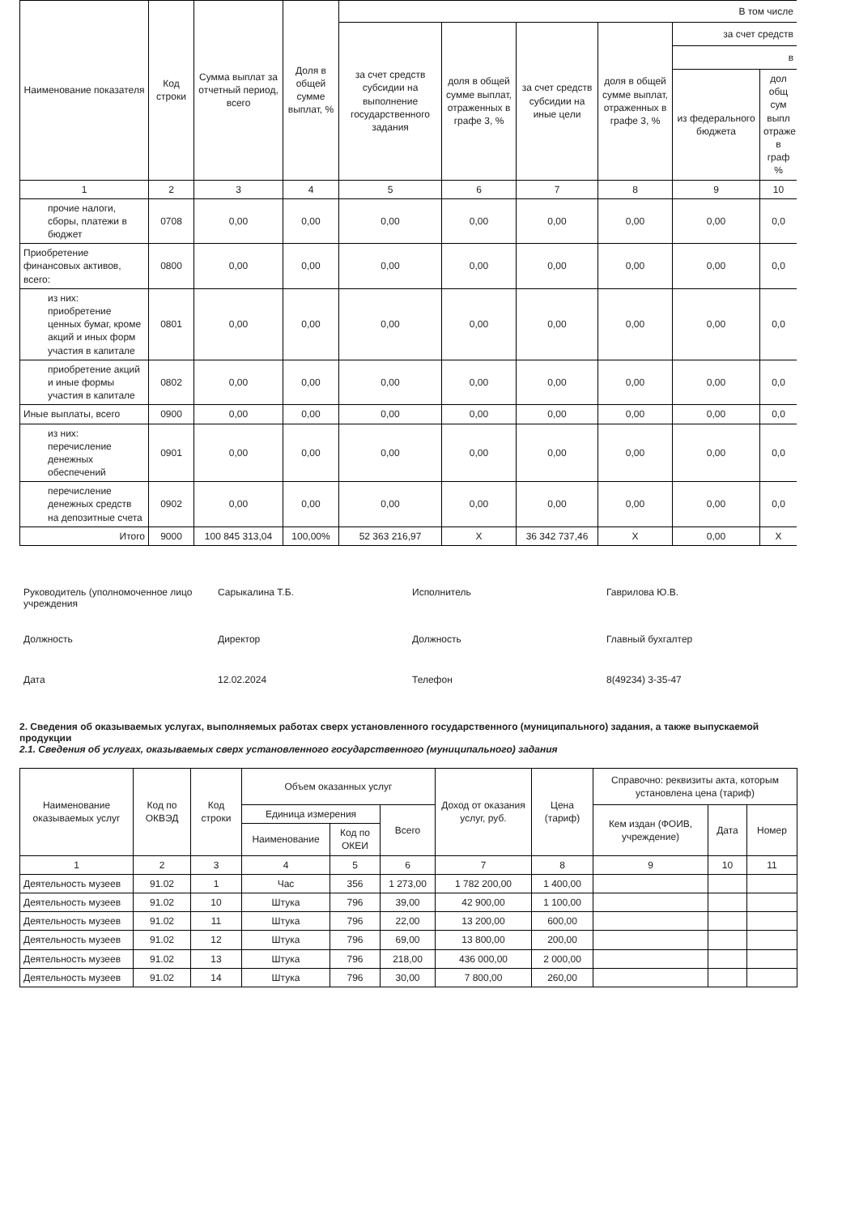| Наименование показателя | Код строки | Сумма выплат за отчетный период, всего | Доля в общей сумме выплат, % | В том числе | | | | | |
| --- | --- | --- | --- | --- | --- | --- | --- | --- | --- |
| | | | | за счет средств субсидии на выполнение государственного задания | доля в общей сумме выплат, отраженных в графе 3, % | за счет средств субсидии на иные цели | доля в общей сумме выплат, отраженных в графе 3, % | за счет средств | |
| | | | | | | | | в | |
| | | | | | | | | из федерального бюджета | дол общ сум выпл отраже в граф % |
| 1 | 2 | 3 | 4 | 5 | 6 | 7 | 8 | 9 | 10 |
| прочие налоги, сборы, платежи в бюджет | 0708 | 0,00 | 0,00 | 0,00 | 0,00 | 0,00 | 0,00 | 0,00 | 0,0 |
| Приобретение финансовых активов, всего: | 0800 | 0,00 | 0,00 | 0,00 | 0,00 | 0,00 | 0,00 | 0,00 | 0,0 |
| из них: приобретение ценных бумаг, кроме акций и иных форм участия в капитале | 0801 | 0,00 | 0,00 | 0,00 | 0,00 | 0,00 | 0,00 | 0,00 | 0,0 |
| приобретение акций и иные формы участия в капитале | 0802 | 0,00 | 0,00 | 0,00 | 0,00 | 0,00 | 0,00 | 0,00 | 0,0 |
| Иные выплаты, всего | 0900 | 0,00 | 0,00 | 0,00 | 0,00 | 0,00 | 0,00 | 0,00 | 0,0 |
| из них: перечисление денежных обеспечений | 0901 | 0,00 | 0,00 | 0,00 | 0,00 | 0,00 | 0,00 | 0,00 | 0,0 |
| перечисление денежных средств на депозитные счета | 0902 | 0,00 | 0,00 | 0,00 | 0,00 | 0,00 | 0,00 | 0,00 | 0,0 |
| Итого | 9000 | 100 845 313,04 | 100,00% | 52 363 216,97 | Х | 36 342 737,46 | Х | 0,00 | Х |
Руководитель (уполномоченное лицо учреждения
Сарыкалина Т.Б.
Исполнитель
Гаврилова Ю.В.
Должность
Директор
Должность
Главный бухгалтер
Дата
12.02.2024
Телефон
8(49234) 3-35-47
2. Сведения об оказываемых услугах, выполняемых работах сверх установленного государственного (муниципального) задания, а также выпускаемой продукции
2.1. Сведения об услугах, оказываемых сверх установленного государственного (муниципального) задания
| Наименование оказываемых услуг | Код по ОКВЭД | Код строки | Объем оказанных услуг | | | Доход от оказания услуг, руб. | Цена (тариф) | Справочно: реквизиты акта, которым установлена цена (тариф) | | |
| --- | --- | --- | --- | --- | --- | --- | --- | --- | --- | --- |
| | | | Единица измерения | | Всего | | | Кем издан (ФОИВ, учреждение) | Дата | Номер |
| | | | Наименование | Код по ОКЕИ | | | | | | |
| 1 | 2 | 3 | 4 | 5 | 6 | 7 | 8 | 9 | 10 | 11 |
| Деятельность музеев | 91.02 | 1 | Час | 356 | 1 273,00 | 1 782 200,00 | 1 400,00 | | | |
| Деятельность музеев | 91.02 | 10 | Штука | 796 | 39,00 | 42 900,00 | 1 100,00 | | | |
| Деятельность музеев | 91.02 | 11 | Штука | 796 | 22,00 | 13 200,00 | 600,00 | | | |
| Деятельность музеев | 91.02 | 12 | Штука | 796 | 69,00 | 13 800,00 | 200,00 | | | |
| Деятельность музеев | 91.02 | 13 | Штука | 796 | 218,00 | 436 000,00 | 2 000,00 | | | |
| Деятельность музеев | 91.02 | 14 | Штука | 796 | 30,00 | 7 800,00 | 260,00 | | | |